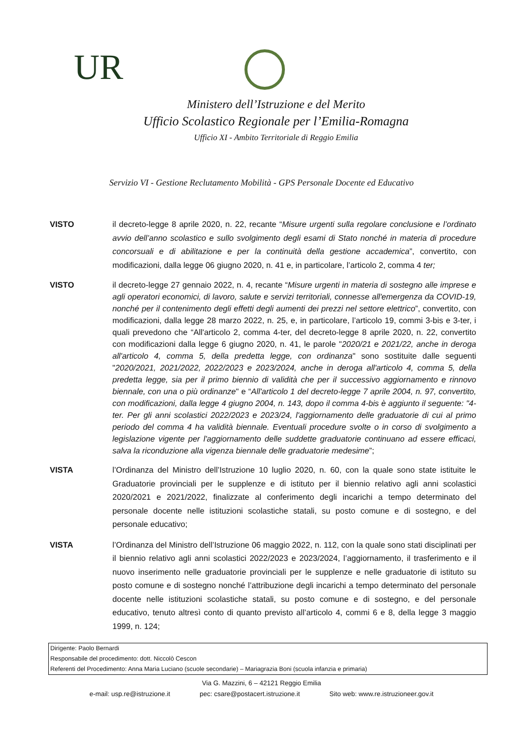UR
Ministero dell’Istruzione e del Merito
Ufficio Scolastico Regionale per l’Emilia-Romagna
Ufficio XI - Ambito Territoriale di Reggio Emilia
Servizio VI - Gestione Reclutamento Mobilità - GPS Personale Docente ed Educativo
VISTO il decreto-legge 8 aprile 2020, n. 22, recante “Misure urgenti sulla regolare conclusione e l’ordinato avvio dell’anno scolastico e sullo svolgimento degli esami di Stato nonché in materia di procedure concorsuali e di abilitazione e per la continuità della gestione accademica”, convertito, con modificazioni, dalla legge 06 giugno 2020, n. 41 e, in particolare, l’articolo 2, comma 4 ter;
VISTO il decreto-legge 27 gennaio 2022, n. 4, recante “Misure urgenti in materia di sostegno alle imprese e agli operatori economici, di lavoro, salute e servizi territoriali, connesse all'emergenza da COVID-19, nonché per il contenimento degli effetti degli aumenti dei prezzi nel settore elettrico”, convertito, con modificazioni, dalla legge 28 marzo 2022, n. 25, e, in particolare, l’articolo 19, commi 3-bis e 3-ter, i quali prevedono che “All'articolo 2, comma 4-ter, del decreto-legge 8 aprile 2020, n. 22, convertito con modificazioni dalla legge 6 giugno 2020, n. 41, le parole "2020/21 e 2021/22, anche in deroga all'articolo 4, comma 5, della predetta legge, con ordinanza" sono sostituite dalle seguenti "2020/2021, 2021/2022, 2022/2023 e 2023/2024, anche in deroga all'articolo 4, comma 5, della predetta legge, sia per il primo biennio di validità che per il successivo aggiornamento e rinnovo biennale, con una o più ordinanze" e “All'articolo 1 del decreto-legge 7 aprile 2004, n. 97, convertito, con modificazioni, dalla legge 4 giugno 2004, n. 143, dopo il comma 4-bis è aggiunto il seguente: "4-ter. Per gli anni scolastici 2022/2023 e 2023/24, l'aggiornamento delle graduatorie di cui al primo periodo del comma 4 ha validità biennale. Eventuali procedure svolte o in corso di svolgimento a legislazione vigente per l'aggiornamento delle suddette graduatorie continuano ad essere efficaci, salva la riconduzione alla vigenza biennale delle graduatorie medesime”;
VISTA l’Ordinanza del Ministro dell’Istruzione 10 luglio 2020, n. 60, con la quale sono state istituite le Graduatorie provinciali per le supplenze e di istituto per il biennio relativo agli anni scolastici 2020/2021 e 2021/2022, finalizzate al conferimento degli incarichi a tempo determinato del personale docente nelle istituzioni scolastiche statali, su posto comune e di sostegno, e del personale educativo;
VISTA l’Ordinanza del Ministro dell’Istruzione 06 maggio 2022, n. 112, con la quale sono stati disciplinati per il biennio relativo agli anni scolastici 2022/2023 e 2023/2024, l’aggiornamento, il trasferimento e il nuovo inserimento nelle graduatorie provinciali per le supplenze e nelle graduatorie di istituto su posto comune e di sostegno nonché l’attribuzione degli incarichi a tempo determinato del personale docente nelle istituzioni scolastiche statali, su posto comune e di sostegno, e del personale educativo, tenuto altresì conto di quanto previsto all’articolo 4, commi 6 e 8, della legge 3 maggio 1999, n. 124;
Dirigente: Paolo Bernardi
Responsabile del procedimento: dott. Niccolò Cescon
Referenti del Procedimento: Anna Maria Luciano (scuole secondarie) – Mariagrazia Boni (scuola infanzia e primaria)
Via G. Mazzini, 6 – 42121 Reggio Emilia
e-mail: usp.re@istruzione.it pec: csare@postacert.istruzione.it Sito web: www.re.istruzioneer.gov.it